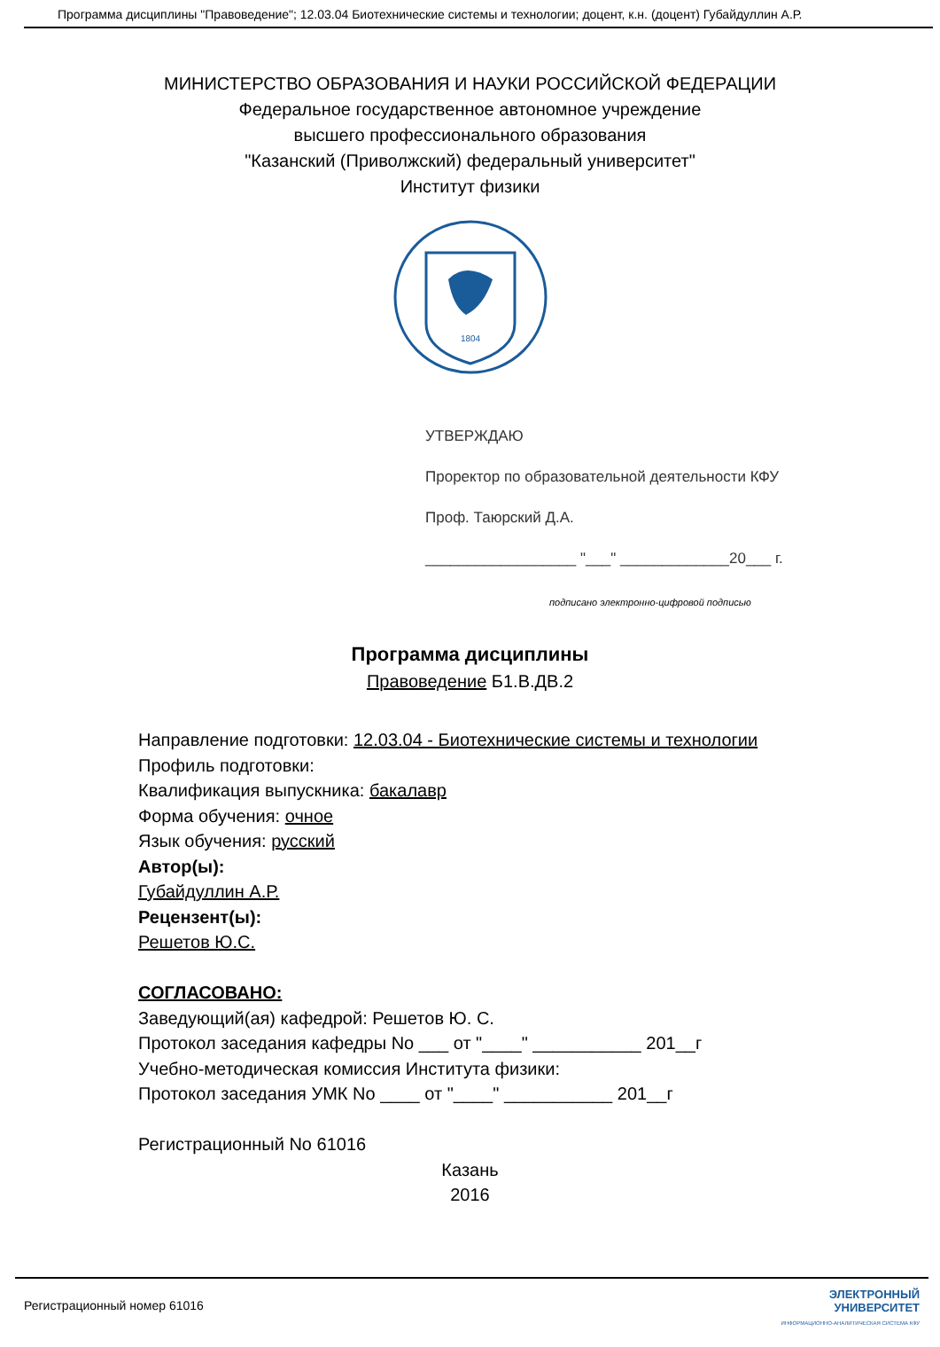Программа дисциплины "Правоведение"; 12.03.04 Биотехнические системы и технологии; доцент, к.н. (доцент) Губайдуллин А.Р.
МИНИСТЕРСТВО ОБРАЗОВАНИЯ И НАУКИ РОССИЙСКОЙ ФЕДЕРАЦИИ
Федеральное государственное автономное учреждение
высшего профессионального образования
"Казанский (Приволжский) федеральный университет"
Институт физики
1804
УТВЕРЖДАЮ
Проректор по образовательной деятельности КФУ
Проф. Таюрский Д.А.
__________________ "___" _____________20___ г.
подписано электронно-цифровой подписью
Программа дисциплины
Правоведение Б1.В.ДВ.2
Направление подготовки: 12.03.04 - Биотехнические системы и технологии
Профиль подготовки:
Квалификация выпускника: бакалавр
Форма обучения: очное
Язык обучения: русский
Автор(ы):
Губайдуллин А.Р.
Рецензент(ы):
Решетов Ю.С.
СОГЛАСОВАНО:
Заведующий(ая) кафедрой: Решетов Ю. С.
Протокол заседания кафедры No ___ от "____" ___________ 201__г
Учебно-методическая комиссия Института физики:
Протокол заседания УМК No ____ от "____" ___________ 201__г
Регистрационный No 61016
Казань
2016
Регистрационный номер 61016
ЭЛЕКТРОННЫЙ
УНИВЕРСИТЕТ
ИНФОРМАЦИОННО-АНАЛИТИЧЕСКАЯ СИСТЕМА КФУ